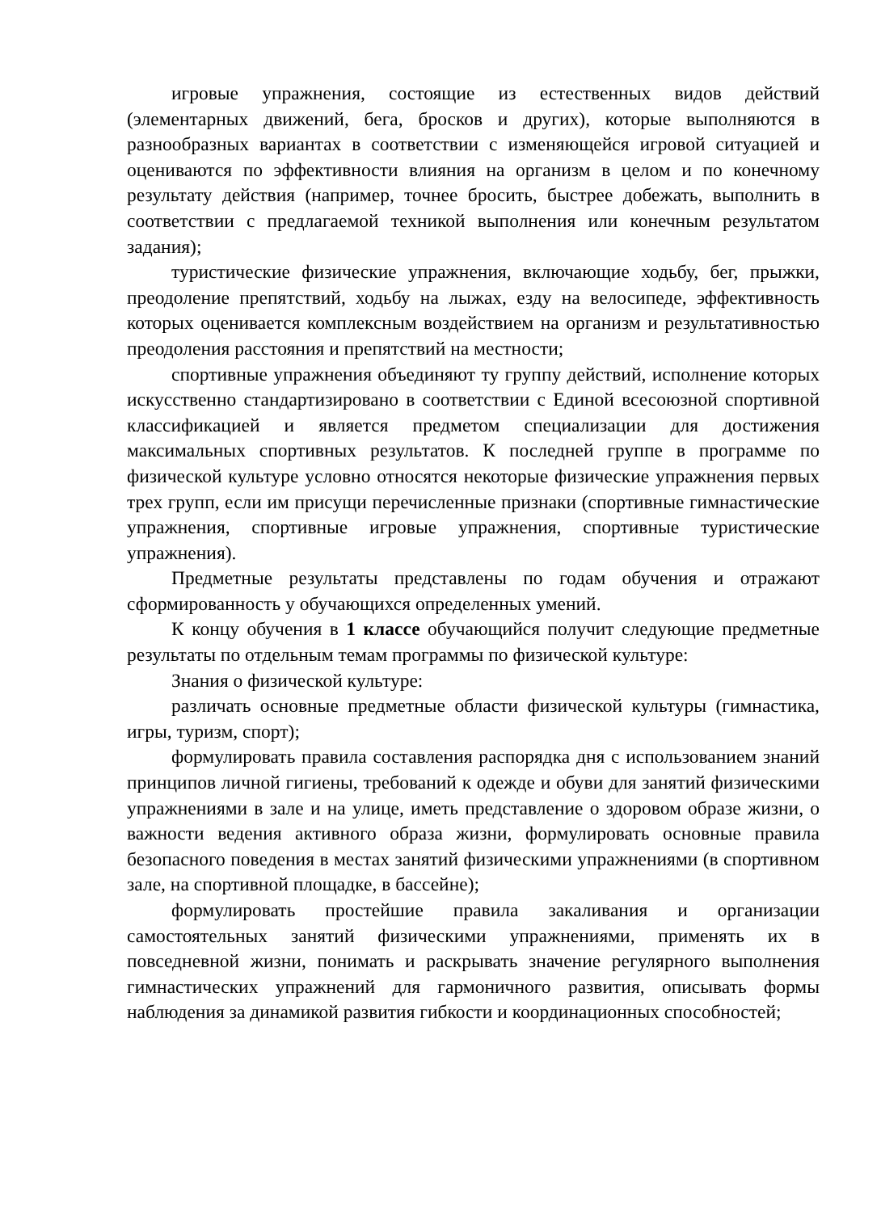игровые упражнения, состоящие из естественных видов действий (элементарных движений, бега, бросков и других), которые выполняются в разнообразных вариантах в соответствии с изменяющейся игровой ситуацией и оцениваются по эффективности влияния на организм в целом и по конечному результату действия (например, точнее бросить, быстрее добежать, выполнить в соответствии с предлагаемой техникой выполнения или конечным результатом задания);
туристические физические упражнения, включающие ходьбу, бег, прыжки, преодоление препятствий, ходьбу на лыжах, езду на велосипеде, эффективность которых оценивается комплексным воздействием на организм и результативностью преодоления расстояния и препятствий на местности;
спортивные упражнения объединяют ту группу действий, исполнение которых искусственно стандартизировано в соответствии с Единой всесоюзной спортивной классификацией и является предметом специализации для достижения максимальных спортивных результатов. К последней группе в программе по физической культуре условно относятся некоторые физические упражнения первых трех групп, если им присущи перечисленные признаки (спортивные гимнастические упражнения, спортивные игровые упражнения, спортивные туристические упражнения).
Предметные результаты представлены по годам обучения и отражают сформированность у обучающихся определенных умений.
К концу обучения в 1 классе обучающийся получит следующие предметные результаты по отдельным темам программы по физической культуре:
Знания о физической культуре:
различать основные предметные области физической культуры (гимнастика, игры, туризм, спорт);
формулировать правила составления распорядка дня с использованием знаний принципов личной гигиены, требований к одежде и обуви для занятий физическими упражнениями в зале и на улице, иметь представление о здоровом образе жизни, о важности ведения активного образа жизни, формулировать основные правила безопасного поведения в местах занятий физическими упражнениями (в спортивном зале, на спортивной площадке, в бассейне);
формулировать простейшие правила закаливания и организации самостоятельных занятий физическими упражнениями, применять их в повседневной жизни, понимать и раскрывать значение регулярного выполнения гимнастических упражнений для гармоничного развития, описывать формы наблюдения за динамикой развития гибкости и координационных способностей;